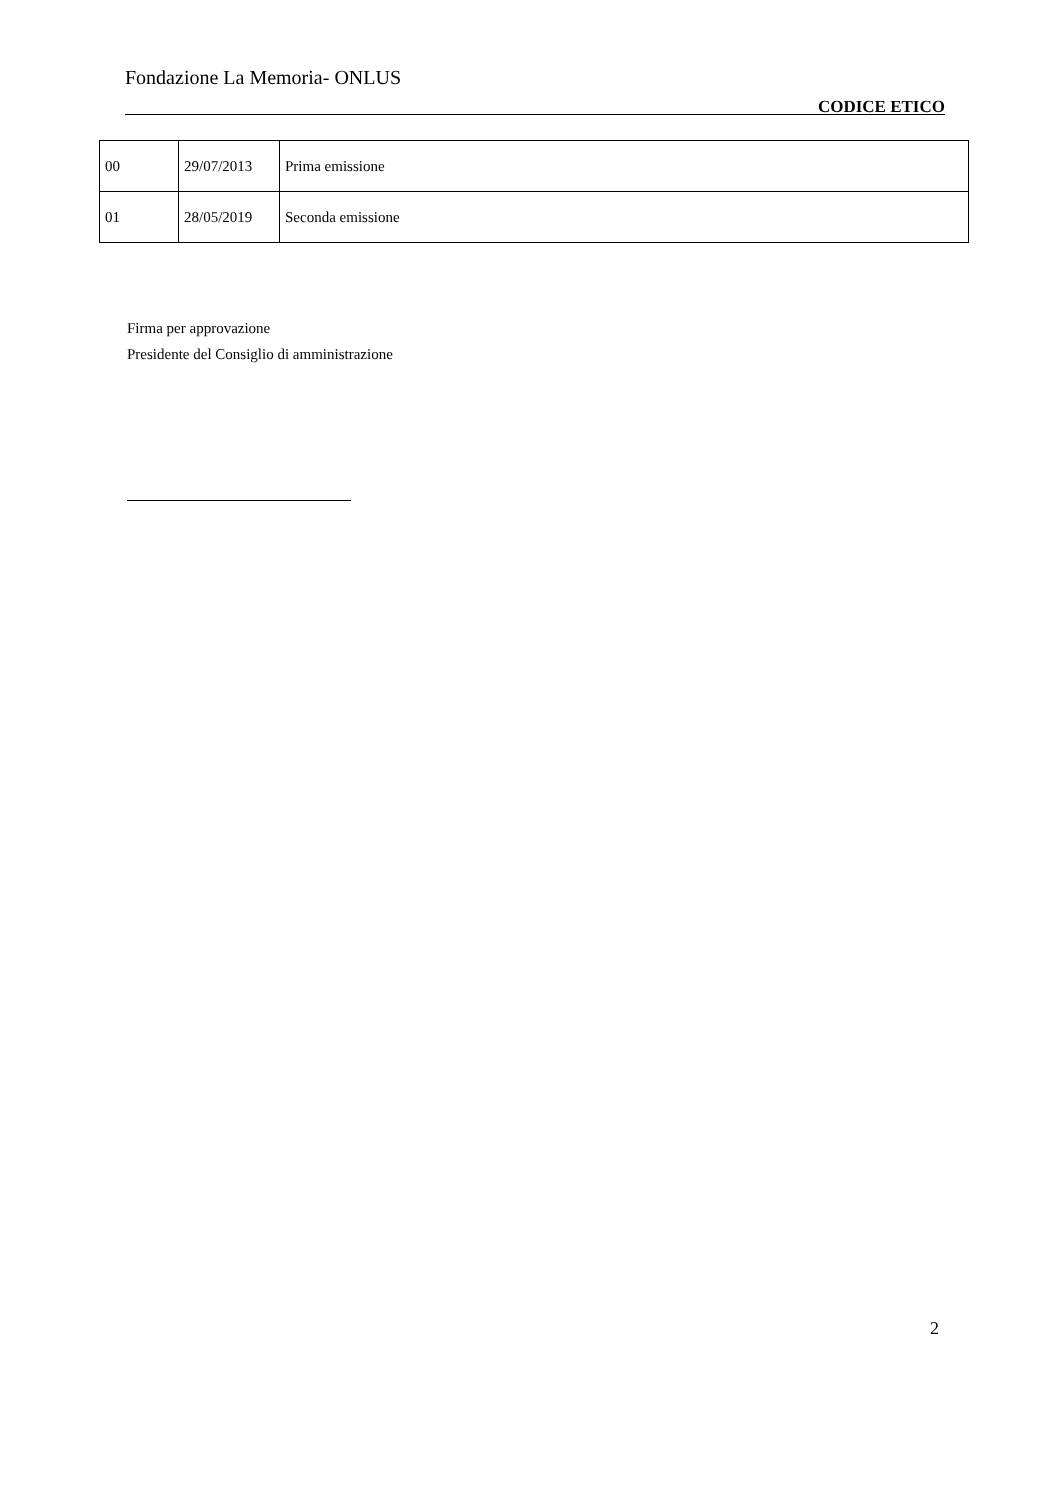Fondazione La Memoria- ONLUS
CODICE ETICO
| 00 | 29/07/2013 | Prima emissione |
| 01 | 28/05/2019 | Seconda emissione |
Firma per approvazione
Presidente del Consiglio di amministrazione
2